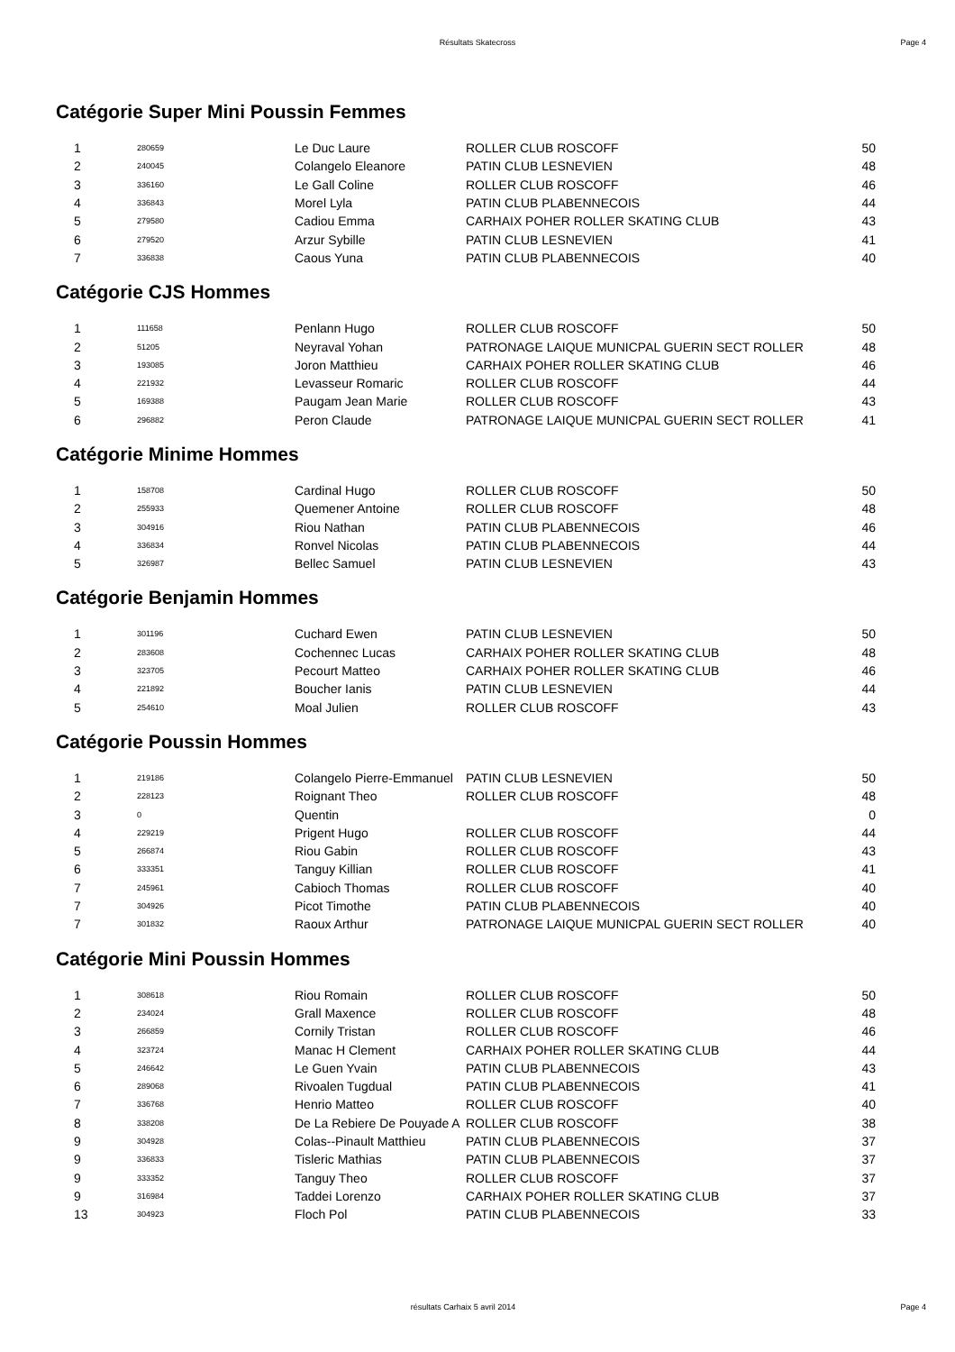Résultats Skatecross Page 4
Catégorie Super Mini Poussin Femmes
| 1 | 280659 | Le Duc Laure | ROLLER CLUB ROSCOFF | 50 |
| 2 | 240045 | Colangelo Eleanore | PATIN CLUB LESNEVIEN | 48 |
| 3 | 336160 | Le Gall Coline | ROLLER CLUB ROSCOFF | 46 |
| 4 | 336843 | Morel Lyla | PATIN CLUB PLABENNECOIS | 44 |
| 5 | 279580 | Cadiou Emma | CARHAIX POHER ROLLER SKATING CLUB | 43 |
| 6 | 279520 | Arzur Sybille | PATIN CLUB LESNEVIEN | 41 |
| 7 | 336838 | Caous Yuna | PATIN CLUB PLABENNECOIS | 40 |
Catégorie CJS Hommes
| 1 | 111658 | Penlann Hugo | ROLLER CLUB ROSCOFF | 50 |
| 2 | 51205 | Neyraval Yohan | PATRONAGE LAIQUE MUNICPAL GUERIN SECT ROLLER | 48 |
| 3 | 193085 | Joron Matthieu | CARHAIX POHER ROLLER SKATING CLUB | 46 |
| 4 | 221932 | Levasseur Romaric | ROLLER CLUB ROSCOFF | 44 |
| 5 | 169388 | Paugam Jean Marie | ROLLER CLUB ROSCOFF | 43 |
| 6 | 296882 | Peron Claude | PATRONAGE LAIQUE MUNICPAL GUERIN SECT ROLLER | 41 |
Catégorie Minime Hommes
| 1 | 158708 | Cardinal Hugo | ROLLER CLUB ROSCOFF | 50 |
| 2 | 255933 | Quemener Antoine | ROLLER CLUB ROSCOFF | 48 |
| 3 | 304916 | Riou Nathan | PATIN CLUB PLABENNECOIS | 46 |
| 4 | 336834 | Ronvel Nicolas | PATIN CLUB PLABENNECOIS | 44 |
| 5 | 326987 | Bellec Samuel | PATIN CLUB LESNEVIEN | 43 |
Catégorie Benjamin Hommes
| 1 | 301196 | Cuchard Ewen | PATIN CLUB LESNEVIEN | 50 |
| 2 | 283608 | Cochennec Lucas | CARHAIX POHER ROLLER SKATING CLUB | 48 |
| 3 | 323705 | Pecourt Matteo | CARHAIX POHER ROLLER SKATING CLUB | 46 |
| 4 | 221892 | Boucher Ianis | PATIN CLUB LESNEVIEN | 44 |
| 5 | 254610 | Moal Julien | ROLLER CLUB ROSCOFF | 43 |
Catégorie Poussin Hommes
| 1 | 219186 | Colangelo Pierre-Emmanuel | PATIN CLUB LESNEVIEN | 50 |
| 2 | 228123 | Roignant Theo | ROLLER CLUB ROSCOFF | 48 |
| 3 | 0 | Quentin | | 0 |
| 4 | 229219 | Prigent Hugo | ROLLER CLUB ROSCOFF | 44 |
| 5 | 266874 | Riou Gabin | ROLLER CLUB ROSCOFF | 43 |
| 6 | 333351 | Tanguy Killian | ROLLER CLUB ROSCOFF | 41 |
| 7 | 245961 | Cabioch Thomas | ROLLER CLUB ROSCOFF | 40 |
| 7 | 304926 | Picot Timothe | PATIN CLUB PLABENNECOIS | 40 |
| 7 | 301832 | Raoux Arthur | PATRONAGE LAIQUE MUNICPAL GUERIN SECT ROLLER | 40 |
Catégorie Mini Poussin Hommes
| 1 | 308618 | Riou Romain | ROLLER CLUB ROSCOFF | 50 |
| 2 | 234024 | Grall Maxence | ROLLER CLUB ROSCOFF | 48 |
| 3 | 266859 | Cornily Tristan | ROLLER CLUB ROSCOFF | 46 |
| 4 | 323724 | Manac H Clement | CARHAIX POHER ROLLER SKATING CLUB | 44 |
| 5 | 246642 | Le Guen Yvain | PATIN CLUB PLABENNECOIS | 43 |
| 6 | 289068 | Rivoalen Tugdual | PATIN CLUB PLABENNECOIS | 41 |
| 7 | 336768 | Henrio Matteo | ROLLER CLUB ROSCOFF | 40 |
| 8 | 338208 | De La Rebiere De Pouyade A | ROLLER CLUB ROSCOFF | 38 |
| 9 | 304928 | Colas--Pinault Matthieu | PATIN CLUB PLABENNECOIS | 37 |
| 9 | 336833 | Tisleric Mathias | PATIN CLUB PLABENNECOIS | 37 |
| 9 | 333352 | Tanguy Theo | ROLLER CLUB ROSCOFF | 37 |
| 9 | 316984 | Taddei Lorenzo | CARHAIX POHER ROLLER SKATING CLUB | 37 |
| 13 | 304923 | Floch Pol | PATIN CLUB PLABENNECOIS | 33 |
résultats Carhaix 5 avril 2014
Page 4